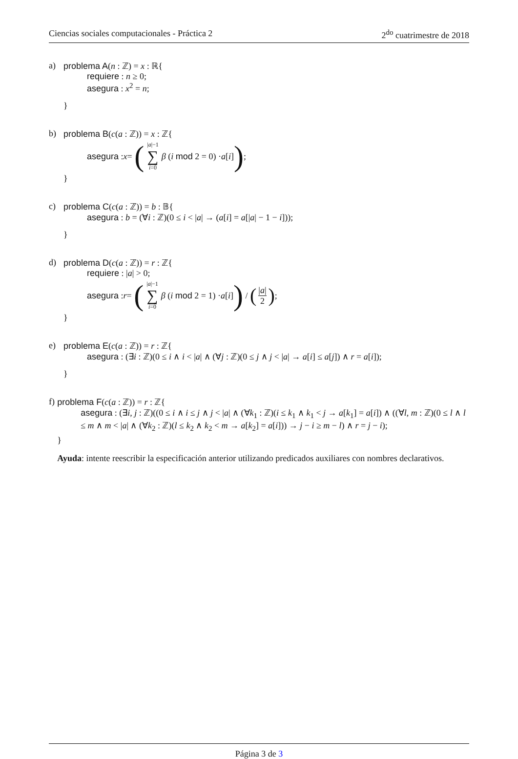Ciencias sociales computacionales - Práctica 2 2<sup>do</sup> cuatrimestre de 2018
a) problema A(n : ℤ) = x : ℝ{
requiere : n ≥ 0;
asegura : x<sup>2</sup> = n;
}
b) problema B(c(a : ℤ)) = x : ℤ{
asegura : x = (|a|−1 ∑ i=0 β (i mod 2 = 0) · a [i]);
}
c) problema C(c(a : ℤ)) = b : 𝔹{
asegura : b = (∀i : ℤ)(0 ≤ i < |a| → (a[i] = a[|a| − 1 − i]));
}
d) problema D(c(a : ℤ)) = r : ℤ{
requiere : |a| > 0;
asegura : r = (|a|−1 ∑ i=0 β (i mod 2 = 1) · a [i]) / (|a| 2);
}
e) problema E(c(a : ℤ)) = r : ℤ{
asegura : (∃i : ℤ)(0 ≤ i ∧ i < |a| ∧ (∀j : ℤ)(0 ≤ j ∧ j < |a| → a[i] ≤ a[j]) ∧ r = a[i]);
}
f) problema F(c(a : ℤ)) = r : ℤ{
asegura : (∃i, j : ℤ)((0 ≤ i ∧ i ≤ j ∧ j < |a| ∧ (∀k<sub>1</sub> : ℤ)(i ≤ k<sub>1</sub> ∧ k<sub>1</sub> < j → a[k<sub>1</sub>] = a[i]) ∧ ((∀l, m : ℤ)(0 ≤ l ∧ l ≤ m ∧ m < |a| ∧ (∀k<sub>2</sub> : ℤ)(l ≤ k<sub>2</sub> ∧ k<sub>2</sub> < m → a[k<sub>2</sub>] = a[i])) → j − i ≥ m − l) ∧ r = j − i);
}
Ayuda: intente reescribir la especificación anterior utilizando predicados auxiliares con nombres declarativos.
Página 3 de 3